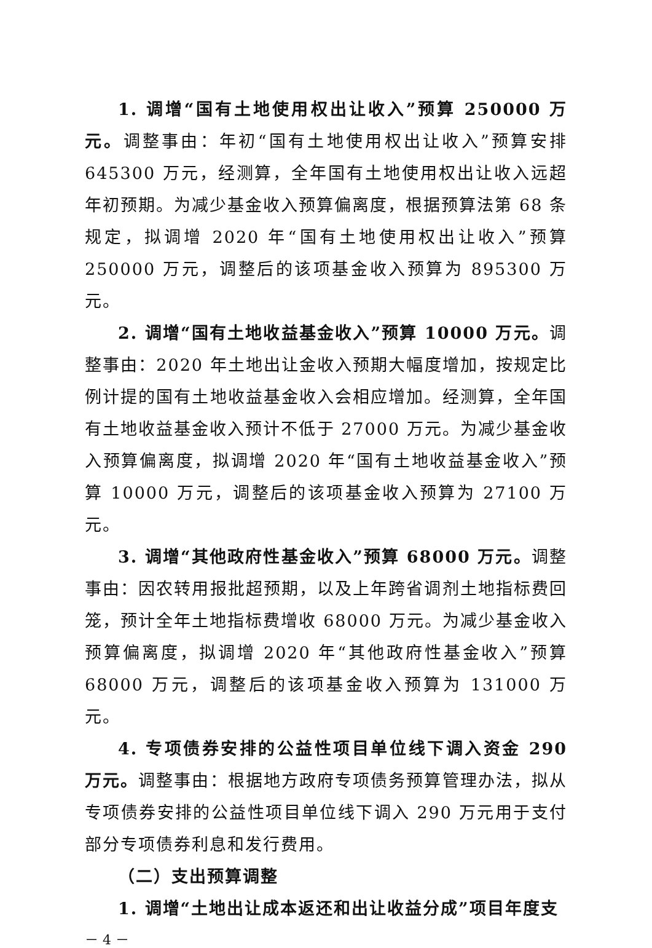1. 调增“国有土地使用权出让收入”预算 250000 万元。调整事由：年初“国有土地使用权出让收入”预算安排 645300 万元，经测算，全年国有土地使用权出让收入远超年初预期。为减少基金收入预算偏离度，根据预算法第 68 条规定，拟调增 2020 年“国有土地使用权出让收入”预算 250000 万元，调整后的该项基金收入预算为 895300 万元。
2. 调增“国有土地收益基金收入”预算 10000 万元。调整事由：2020 年土地出让金收入预期大幅度增加，按规定比例计提的国有土地收益基金收入会相应增加。经测算，全年国有土地收益基金收入预计不低于 27000 万元。为减少基金收入预算偏离度，拟调增 2020 年“国有土地收益基金收入”预算 10000 万元，调整后的该项基金收入预算为 27100 万元。
3. 调增“其他政府性基金收入”预算 68000 万元。调整事由：因农转用报批超预期，以及上年跨省调剂土地指标费回笼，预计全年土地指标费增收 68000 万元。为减少基金收入预算偏离度，拟调增 2020 年“其他政府性基金收入”预算 68000 万元，调整后的该项基金收入预算为 131000 万元。
4. 专项债券安排的公益性项目单位线下调入资金 290 万元。调整事由：根据地方政府专项债务预算管理办法，拟从专项债券安排的公益性项目单位线下调入 290 万元用于支付部分专项债券利息和发行费用。
（二）支出预算调整
1. 调增“土地出让成本返还和出让收益分成”项目年度支
－ 4 －